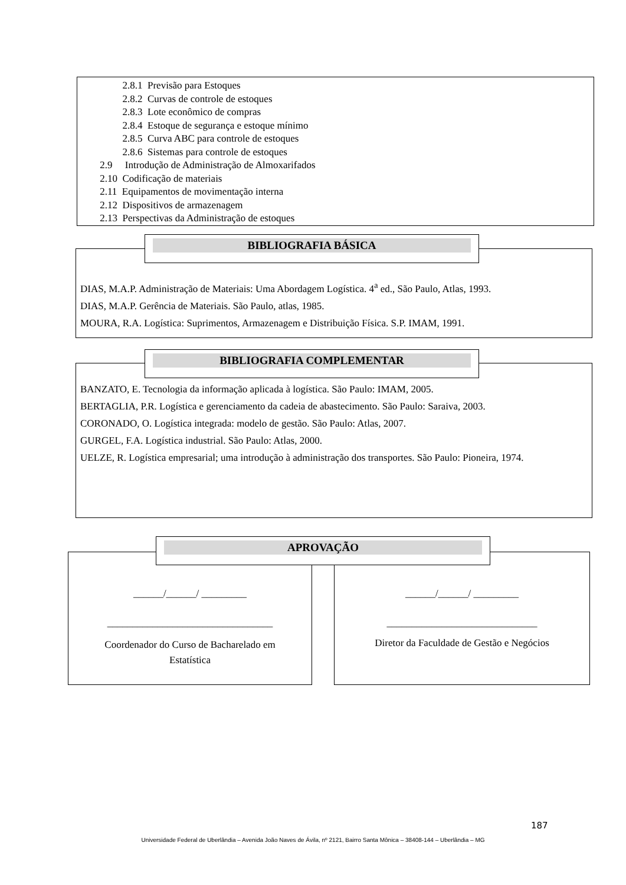2.8.1 Previsão para Estoques
2.8.2 Curvas de controle de estoques
2.8.3 Lote econômico de compras
2.8.4 Estoque de segurança e estoque mínimo
2.8.5 Curva ABC para controle de estoques
2.8.6 Sistemas para controle de estoques
2.9 Introdução de Administração de Almoxarifados
2.10 Codificação de materiais
2.11 Equipamentos de movimentação interna
2.12 Dispositivos de armazenagem
2.13 Perspectivas da Administração de estoques
DIAS, M.A.P. Administração de Materiais: Uma Abordagem Logística. 4<sup>a</sup> ed., São Paulo, Atlas, 1993.
DIAS, M.A.P. Gerência de Materiais. São Paulo, atlas, 1985.
MOURA, R.A. Logística: Suprimentos, Armazenagem e Distribuição Física. S.P. IMAM, 1991.
BIBLIOGRAFIA BÁSICA
BANZATO, E. Tecnologia da informação aplicada à logística. São Paulo: IMAM, 2005.
BERTAGLIA, P.R. Logística e gerenciamento da cadeia de abastecimento. São Paulo: Saraiva, 2003.
CORONADO, O. Logística integrada: modelo de gestão. São Paulo: Atlas, 2007.
GURGEL, F.A. Logística industrial. São Paulo: Atlas, 2000.
UELZE, R. Logística empresarial; uma introdução à administração dos transportes. São Paulo: Pioneira, 1974.
BIBLIOGRAFIA COMPLEMENTAR
______/______/ _________
_________________________________
Coordenador do Curso de Bacharelado em
Estatística
______/______/ _________
______________________________
Diretor da Faculdade de Gestão e Negócios
APROVAÇÃO
187
Universidade Federal de Uberlândia – Avenida João Naves de Ávila, nº 2121, Bairro Santa Mônica – 38408-144 – Uberlândia – MG